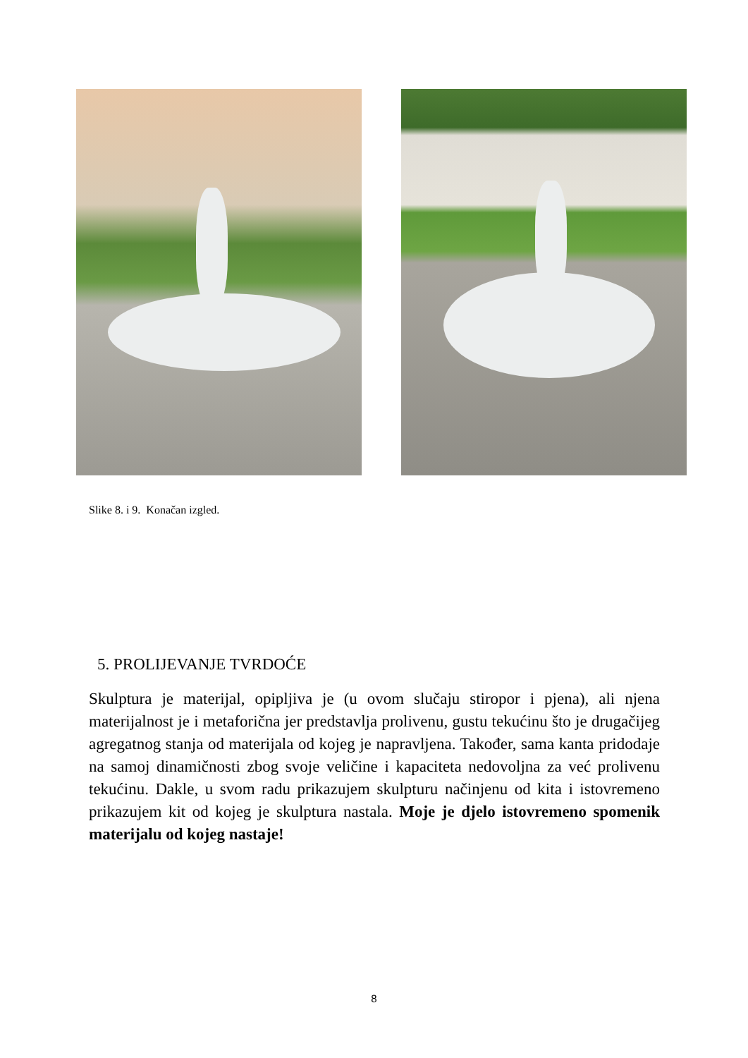Slike 8. i 9. Konačan izgled.
5. PROLIJEVANJE TVRDOĆE
Skulptura je materijal, opipljiva je (u ovom slučaju stiropor i pjena), ali njena materijalnost je i metaforična jer predstavlja prolivenu, gustu tekućinu što je drugačijeg agregatnog stanja od materijala od kojeg je napravljena. Također, sama kanta pridodaje na samoj dinamičnosti zbog svoje veličine i kapaciteta nedovoljna za već prolivenu tekućinu. Dakle, u svom radu prikazujem skulpturu načinjenu od kita i istovremeno prikazujem kit od kojeg je skulptura nastala. Moje je djelo istovremeno spomenik materijalu od kojeg nastaje!
8